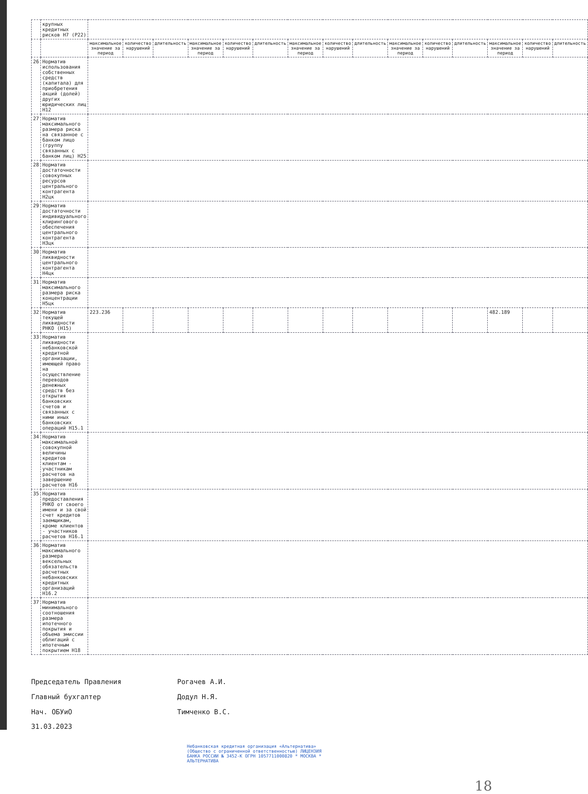| | крупных кредитных рисков Н7 (Р22) | | | | | | | | | | | | | | | |
| | | максимальное значение за период | количество нарушений | длительность | максимальное значение за период | количество нарушений | длительность | максимальное значение за период | количество нарушений | длительность | максимальное значение за период | количество нарушений | длительность | максимальное значение за период | количество нарушений | длительность |
| 26 | Норматив использования собственных средств (капитала) для приобретения акций (долей) других юридических лиц Н12 | | | | | | | | | | | | | | | |
| 27 | Норматив максимального размера риска на связанное с банком лицо (группу связанных с банком лиц) Н25 | | | | | | | | | | | | | | | |
| 28 | Норматив достаточности совокупных ресурсов центрального контрагента Н2цк | | | | | | | | | | | | | | | |
| 29 | Норматив достаточности индивидуального клирингового обеспечения центрального контрагента Н3цк | | | | | | | | | | | | | | | |
| 30 | Норматив ликвидности центрального контрагента Н4цк | | | | | | | | | | | | | | | |
| 31 | Норматив максимального размера риска концентрации Н5цк | | | | | | | | | | | | | | | |
| 32 | Норматив текущей ликвидности РНКО (Н15) | 223.236 | | | | | | | | | | | | 482.189 | | |
| 33 | Норматив ликвидности небанковской кредитной организации, имеющей право на осуществление переводов денежных средств без открытия банковских счетов и связанных с ними иных банковских операций Н15.1 | | | | | | | | | | | | | | | |
| 34 | Норматив максимальной совокупной величины кредитов клиентам - участникам расчетов на завершение расчетов Н16 | | | | | | | | | | | | | | | |
| 35 | Норматив предоставления РНКО от своего имени и за свой счет кредитов заемщикам, кроме клиентов - участников расчетов Н16.1 | | | | | | | | | | | | | | | |
| 36 | Норматив максимального размера вексельных обязательств расчетных небанковских кредитных организаций Н16.2 | | | | | | | | | | | | | | | |
| 37 | Норматив минимального соотношения размера ипотечного покрытия и объема эмиссии облигаций с ипотечным покрытием Н18 | | | | | | | | | | | | | | | |
Председатель Правления Рогачев А.И.
Главный бухгалтер Додул Н.Я.
Нач. ОБУиО Тимченко В.С.
31.03.2023
Небанковская кредитная организация «Альтернатива» (Общество с ограниченной ответственностью) ЛИЦЕНЗИЯ БАНКА РОССИИ № 3452-К ОГРН 1057711000820 * МОСКВА * АЛЬТЕРНАТИВА
18